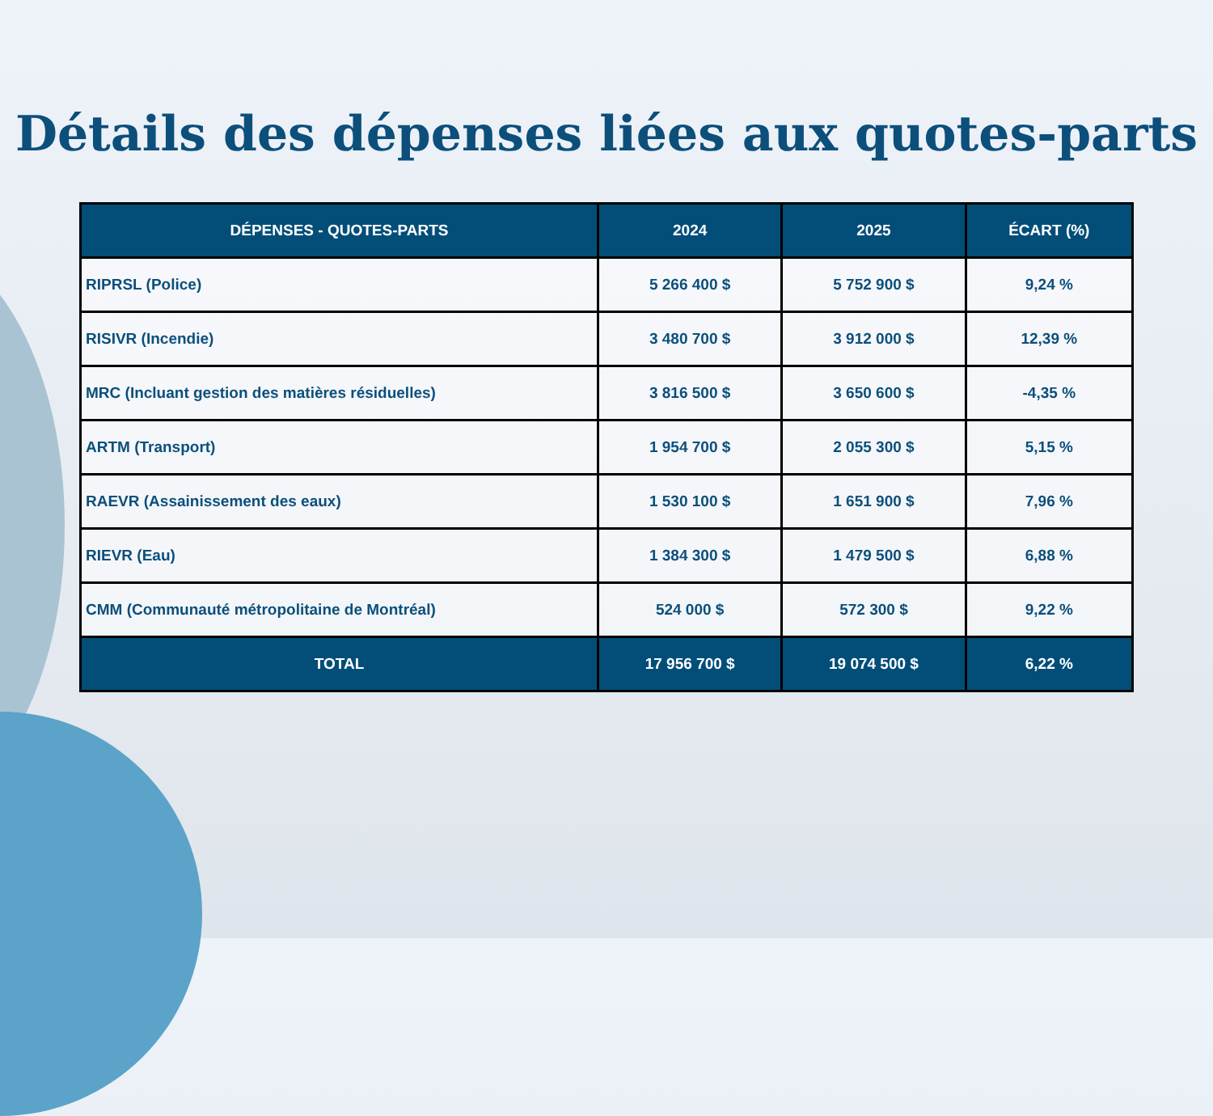Détails des dépenses liées aux quotes-parts
| DÉPENSES - QUOTES-PARTS | 2024 | 2025 | ÉCART (%) |
| --- | --- | --- | --- |
| RIPRSL (Police) | 5 266 400 $ | 5 752 900 $ | 9,24 % |
| RISIVR (Incendie) | 3 480 700 $ | 3 912 000 $ | 12,39 % |
| MRC (Incluant gestion des matières résiduelles) | 3 816 500 $ | 3 650 600 $ | -4,35 % |
| ARTM (Transport) | 1 954 700 $ | 2 055 300 $ | 5,15 % |
| RAEVR (Assainissement des eaux) | 1 530 100 $ | 1 651 900 $ | 7,96 % |
| RIEVR (Eau) | 1 384 300 $ | 1 479 500 $ | 6,88 % |
| CMM (Communauté métropolitaine de Montréal) | 524 000 $ | 572 300 $ | 9,22 % |
| TOTAL | 17 956 700 $ | 19 074 500 $ | 6,22 % |